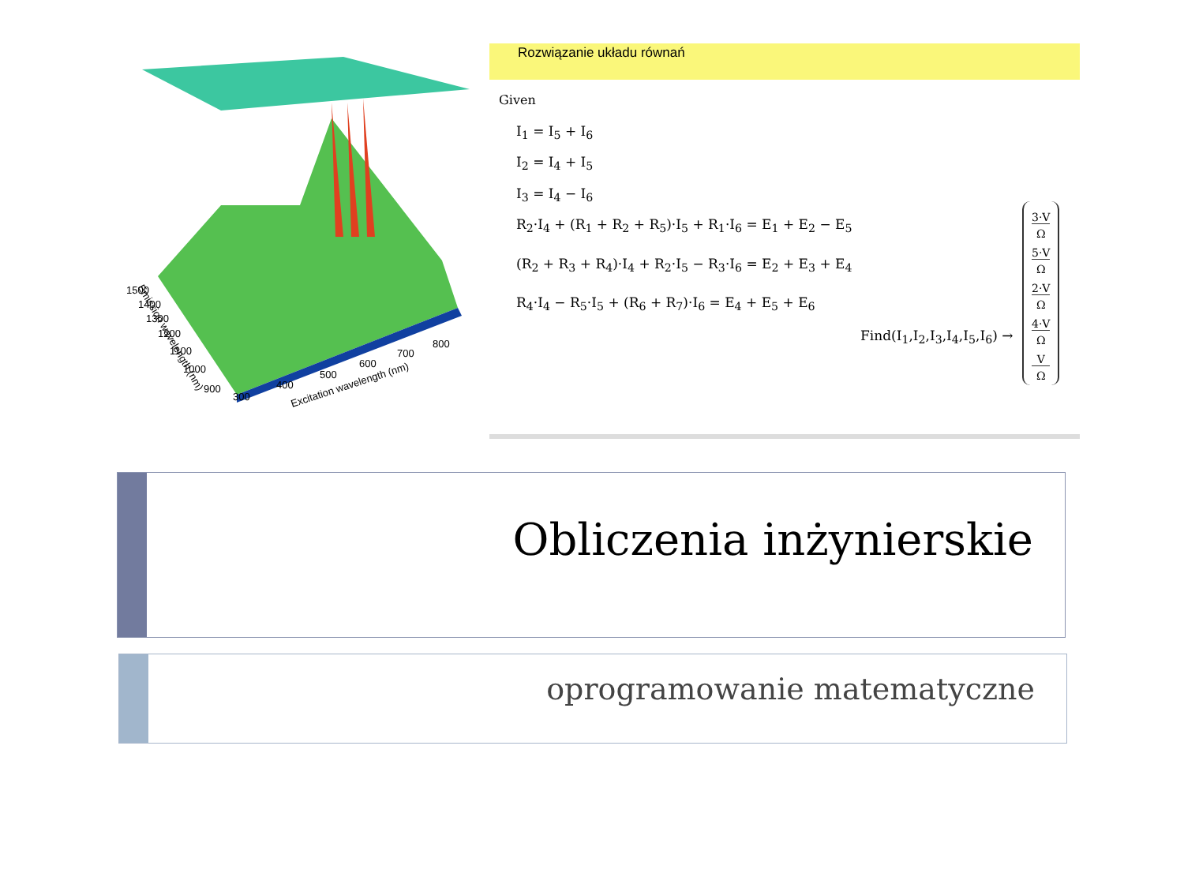1500
1400
1300
1200
1100
1000
900
300
400
500
600
700
800
Emission wavelength (nm)
Excitation wavelength (nm)
Rozwiązanie układu równań
Given
I<sub>1</sub> = I<sub>5</sub> + I<sub>6</sub>
I<sub>2</sub> = I<sub>4</sub> + I<sub>5</sub>
I<sub>3</sub> = I<sub>4</sub> − I<sub>6</sub>
R<sub>2</sub>·I<sub>4</sub> + (R<sub>1</sub> + R<sub>2</sub> + R<sub>5</sub>)·I<sub>5</sub> + R<sub>1</sub>·I<sub>6</sub> = E<sub>1</sub> + E<sub>2</sub> − E<sub>5</sub>
(R<sub>2</sub> + R<sub>3</sub> + R<sub>4</sub>)·I<sub>4</sub> + R<sub>2</sub>·I<sub>5</sub> − R<sub>3</sub>·I<sub>6</sub> = E<sub>2</sub> + E<sub>3</sub> + E<sub>4</sub>
R<sub>4</sub>·I<sub>4</sub> − R<sub>5</sub>·I<sub>5</sub> + (R<sub>6</sub> + R<sub>7</sub>)·I<sub>6</sub> = E<sub>4</sub> + E<sub>5</sub> + E<sub>6</sub>
Find(I<sub>1</sub>,I<sub>2</sub>,I<sub>3</sub>,I<sub>4</sub>,I<sub>5</sub>,I<sub>6</sub>) →
3·V
Ω
5·V
Ω
2·V
Ω
4·V
Ω
V
Ω
Obliczenia inżynierskie
oprogramowanie matematyczne